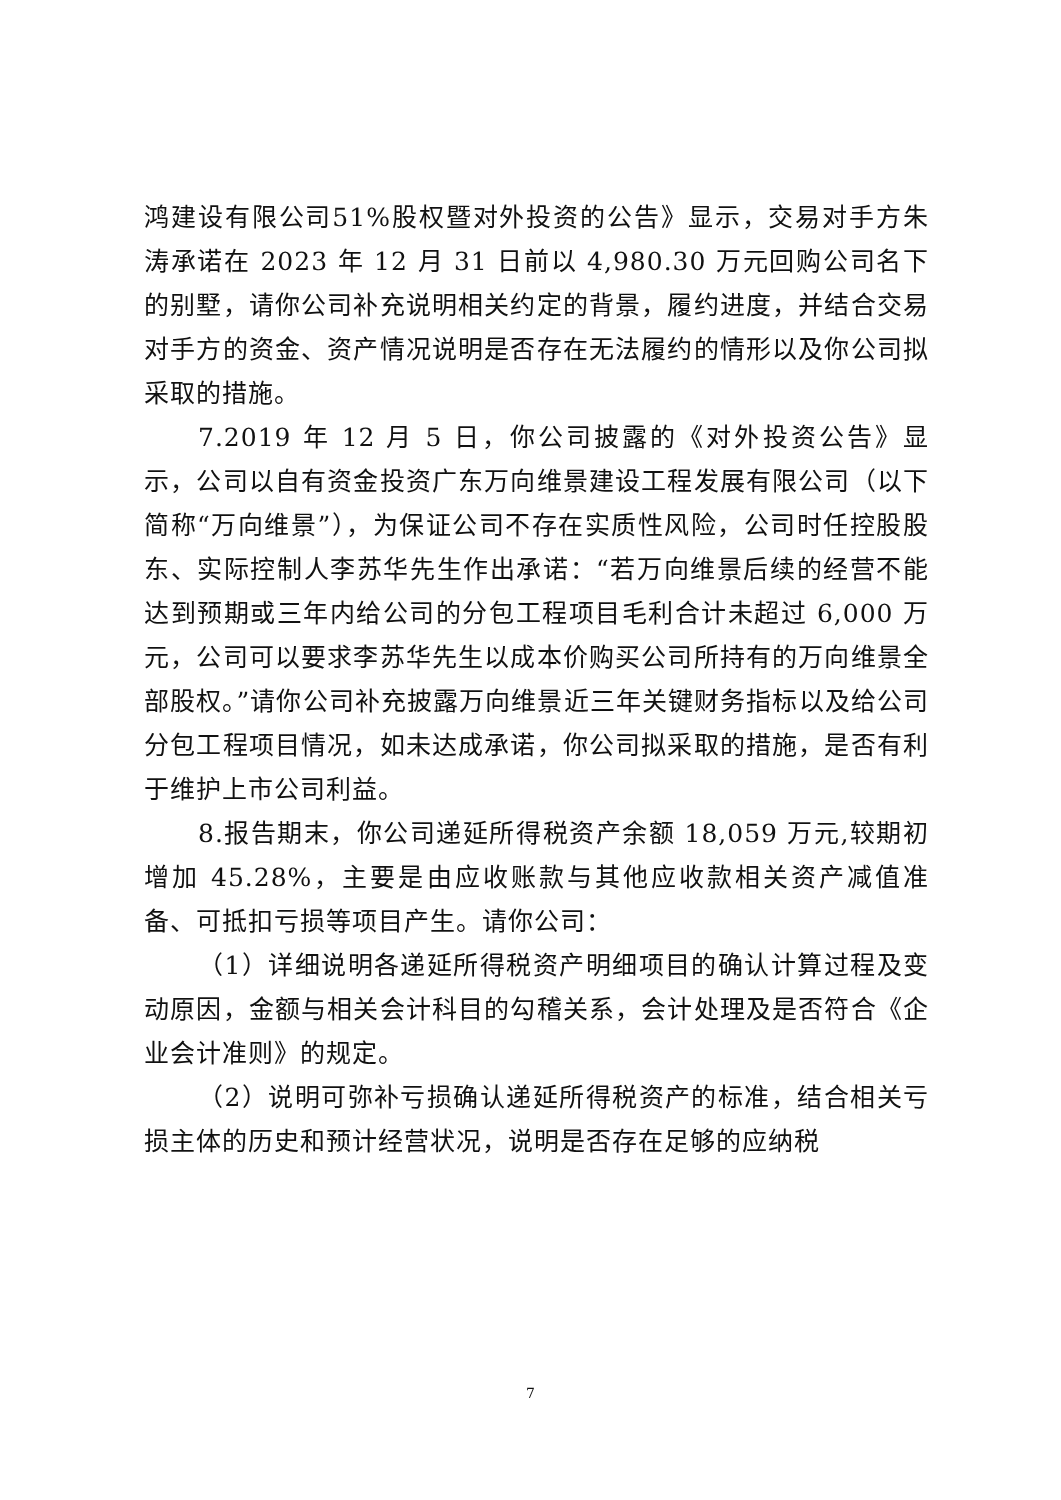鸿建设有限公司51%股权暨对外投资的公告》显示，交易对手方朱涛承诺在 2023 年 12 月 31 日前以 4,980.30 万元回购公司名下的别墅，请你公司补充说明相关约定的背景，履约进度，并结合交易对手方的资金、资产情况说明是否存在无法履约的情形以及你公司拟采取的措施。
7.2019 年 12 月 5 日，你公司披露的《对外投资公告》显示，公司以自有资金投资广东万向维景建设工程发展有限公司（以下简称“万向维景”），为保证公司不存在实质性风险，公司时任控股股东、实际控制人李苏华先生作出承诺：“若万向维景后续的经营不能达到预期或三年内给公司的分包工程项目毛利合计未超过 6,000 万元，公司可以要求李苏华先生以成本价购买公司所持有的万向维景全部股权。”请你公司补充披露万向维景近三年关键财务指标以及给公司分包工程项目情况，如未达成承诺，你公司拟采取的措施，是否有利于维护上市公司利益。
8.报告期末，你公司递延所得税资产余额 18,059 万元,较期初增加 45.28%，主要是由应收账款与其他应收款相关资产减值准备、可抵扣亏损等项目产生。请你公司：
（1）详细说明各递延所得税资产明细项目的确认计算过程及变动原因，金额与相关会计科目的勾稽关系，会计处理及是否符合《企业会计准则》的规定。
（2）说明可弥补亏损确认递延所得税资产的标准，结合相关亏损主体的历史和预计经营状况，说明是否存在足够的应纳税
7